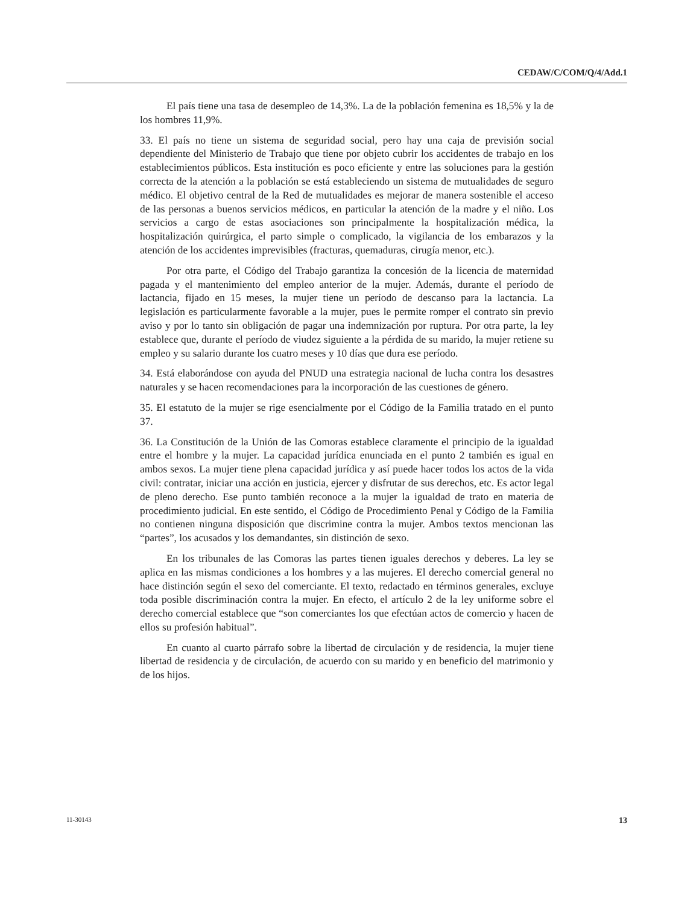CEDAW/C/COM/Q/4/Add.1
El país tiene una tasa de desempleo de 14,3%. La de la población femenina es 18,5% y la de los hombres 11,9%.
33. El país no tiene un sistema de seguridad social, pero hay una caja de previsión social dependiente del Ministerio de Trabajo que tiene por objeto cubrir los accidentes de trabajo en los establecimientos públicos. Esta institución es poco eficiente y entre las soluciones para la gestión correcta de la atención a la población se está estableciendo un sistema de mutualidades de seguro médico. El objetivo central de la Red de mutualidades es mejorar de manera sostenible el acceso de las personas a buenos servicios médicos, en particular la atención de la madre y el niño. Los servicios a cargo de estas asociaciones son principalmente la hospitalización médica, la hospitalización quirúrgica, el parto simple o complicado, la vigilancia de los embarazos y la atención de los accidentes imprevisibles (fracturas, quemaduras, cirugía menor, etc.).
Por otra parte, el Código del Trabajo garantiza la concesión de la licencia de maternidad pagada y el mantenimiento del empleo anterior de la mujer. Además, durante el período de lactancia, fijado en 15 meses, la mujer tiene un período de descanso para la lactancia. La legislación es particularmente favorable a la mujer, pues le permite romper el contrato sin previo aviso y por lo tanto sin obligación de pagar una indemnización por ruptura. Por otra parte, la ley establece que, durante el período de viudez siguiente a la pérdida de su marido, la mujer retiene su empleo y su salario durante los cuatro meses y 10 días que dura ese período.
34. Está elaborándose con ayuda del PNUD una estrategia nacional de lucha contra los desastres naturales y se hacen recomendaciones para la incorporación de las cuestiones de género.
35. El estatuto de la mujer se rige esencialmente por el Código de la Familia tratado en el punto 37.
36. La Constitución de la Unión de las Comoras establece claramente el principio de la igualdad entre el hombre y la mujer. La capacidad jurídica enunciada en el punto 2 también es igual en ambos sexos. La mujer tiene plena capacidad jurídica y así puede hacer todos los actos de la vida civil: contratar, iniciar una acción en justicia, ejercer y disfrutar de sus derechos, etc. Es actor legal de pleno derecho. Ese punto también reconoce a la mujer la igualdad de trato en materia de procedimiento judicial. En este sentido, el Código de Procedimiento Penal y Código de la Familia no contienen ninguna disposición que discrimine contra la mujer. Ambos textos mencionan las “partes”, los acusados y los demandantes, sin distinción de sexo.
En los tribunales de las Comoras las partes tienen iguales derechos y deberes. La ley se aplica en las mismas condiciones a los hombres y a las mujeres. El derecho comercial general no hace distinción según el sexo del comerciante. El texto, redactado en términos generales, excluye toda posible discriminación contra la mujer. En efecto, el artículo 2 de la ley uniforme sobre el derecho comercial establece que “son comerciantes los que efectúan actos de comercio y hacen de ellos su profesión habitual”.
En cuanto al cuarto párrafo sobre la libertad de circulación y de residencia, la mujer tiene libertad de residencia y de circulación, de acuerdo con su marido y en beneficio del matrimonio y de los hijos.
11-30143 13